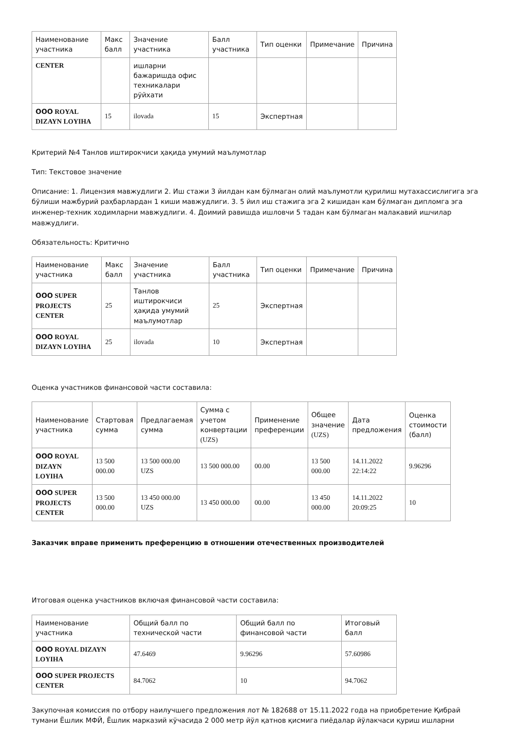| Наименование участника | Макс балл | Значение участника | Балл участника | Тип оценки | Примечание | Причина |
| --- | --- | --- | --- | --- | --- | --- |
| CENTER | | ишларни бажаришда офис техникалари рўйхати | | | | |
| ООО ROYAL DIZAYN LOYIHA | 15 | ilovada | 15 | Экспертная | | |
Критерий №4 Танлов иштирокчиси ҳақида умумий маълумотлар
Тип: Текстовое значение
Описание: 1. Лицензия мавжудлиги 2. Иш стажи 3 йилдан кам бўлмаган олий маълумотли қурилиш мутахассислигига эга бўлиши мажбурий раҳбарлардан 1 киши мавжудлиги. 3. 5 йил иш стажига эга 2 кишидан кам бўлмаган дипломга эга инженер-техник ходимларни мавжудлиги. 4. Доимий равишда ишловчи 5 тадан кам бўлмаган малакавий ишчилар мавжудлиги.
Обязательность: Критично
| Наименование участника | Макс балл | Значение участника | Балл участника | Тип оценки | Примечание | Причина |
| --- | --- | --- | --- | --- | --- | --- |
| ООО SUPER PROJECTS CENTER | 25 | Танлов иштирокчиси ҳақида умумий маълумотлар | 25 | Экспертная | | |
| ООО ROYAL DIZAYN LOYIHA | 25 | ilovada | 10 | Экспертная | | |
Оценка участников финансовой части составила:
| Наименование участника | Стартовая сумма | Предлагаемая сумма | Сумма с учетом конвертации (UZS) | Применение преференции | Общее значение (UZS) | Дата предложения | Оценка стоимости (балл) |
| --- | --- | --- | --- | --- | --- | --- | --- |
| ООО ROYAL DIZAYN LOYIHA | 13 500 000.00 | 13 500 000.00 UZS | 13 500 000.00 | 00.00 | 13 500 000.00 | 14.11.2022 22:14:22 | 9.96296 |
| ООО SUPER PROJECTS CENTER | 13 500 000.00 | 13 450 000.00 UZS | 13 450 000.00 | 00.00 | 13 450 000.00 | 14.11.2022 20:09:25 | 10 |
Заказчик вправе применить преференцию в отношении отечественных производителей
Итоговая оценка участников включая финансовой части составила:
| Наименование участника | Общий балл по технической части | Общий балл по финансовой части | Итоговый балл |
| --- | --- | --- | --- |
| ООО ROYAL DIZAYN LOYIHA | 47.6469 | 9.96296 | 57.60986 |
| ООО SUPER PROJECTS CENTER | 84.7062 | 10 | 94.7062 |
Закупочная комиссия по отбору наилучшего предложения лот № 182688 от 15.11.2022 года на приобретение Қибрай тумани Ёшлик МФЙ, Ёшлик марказий кўчасида 2 000 метр йўл қатнов қисмига пиёдалар йўлакчаси қуриш ишларни